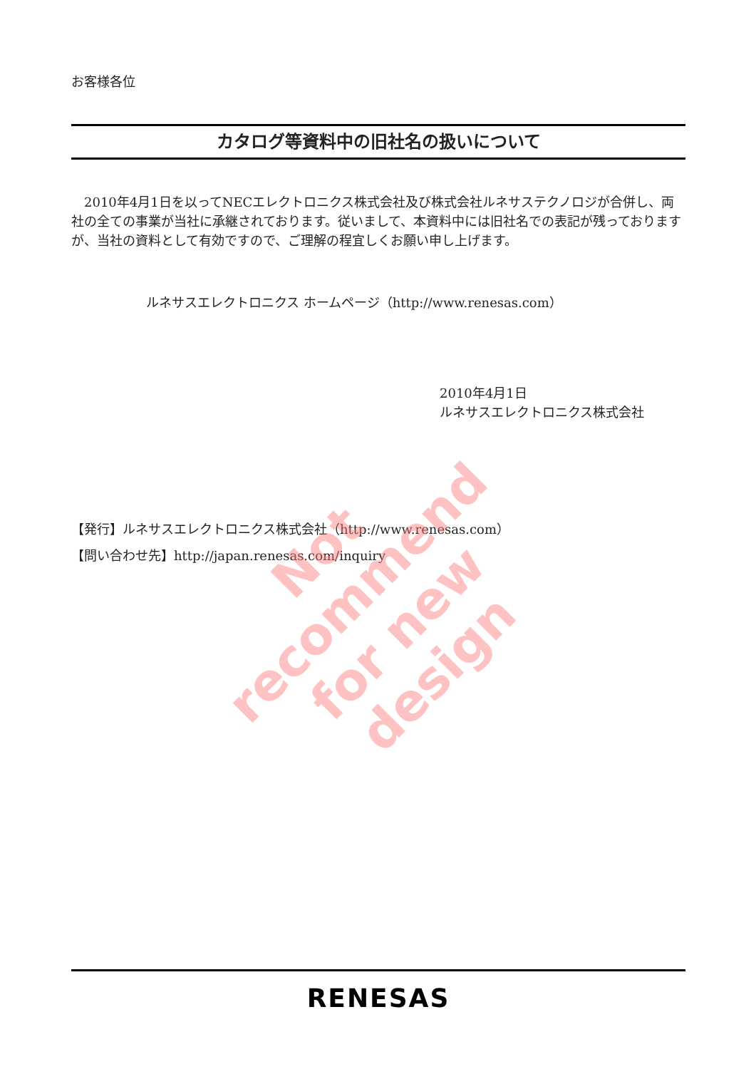お客様各位
カタログ等資料中の旧社名の扱いについて
　2010年4月1日を以ってNECエレクトロニクス株式会社及び株式会社ルネサステクノロジが合併し、両社の全ての事業が当社に承継されております。従いまして、本資料中には旧社名での表記が残っておりますが、当社の資料として有効ですので、ご理解の程宜しくお願い申し上げます。
ルネサスエレクトロニクス ホームページ（http://www.renesas.com）
2010年4月1日
ルネサスエレクトロニクス株式会社
【発行】ルネサスエレクトロニクス株式会社（http://www.renesas.com）
【問い合わせ先】http://japan.renesas.com/inquiry
Not recommend
for new design
RENESAS